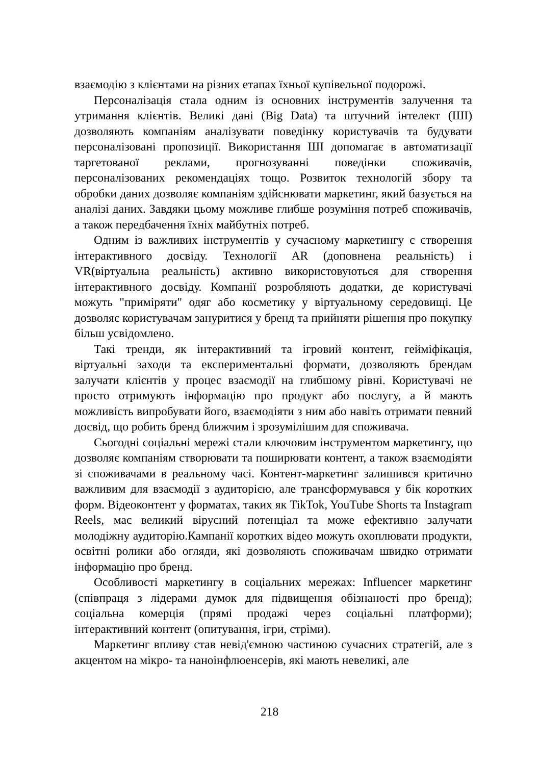взаємодію з клієнтами на різних етапах їхньої купівельної подорожі.
Персоналізація стала одним із основних інструментів залучення та утримання клієнтів. Великі дані (Big Data) та штучний інтелект (ШІ) дозволяють компаніям аналізувати поведінку користувачів та будувати персоналізовані пропозиції. Використання ШІ допомагає в автоматизації таргетованої реклами, прогнозуванні поведінки споживачів, персоналізованих рекомендаціях тощо. Розвиток технологій збору та обробки даних дозволяє компаніям здійснювати маркетинг, який базується на аналізі даних. Завдяки цьому можливе глибше розуміння потреб споживачів, а також передбачення їхніх майбутніх потреб.
Одним із важливих інструментів у сучасному маркетингу є створення інтерактивного досвіду. Технології AR (доповнена реальність) і VR(віртуальна реальність) активно використовуються для створення інтерактивного досвіду. Компанії розробляють додатки, де користувачі можуть "приміряти" одяг або косметику у віртуальному середовищі. Це дозволяє користувачам зануритися у бренд та прийняти рішення про покупку більш усвідомлено.
Такі тренди, як інтерактивний та ігровий контент, гейміфікація, віртуальні заходи та експериментальні формати, дозволяють брендам залучати клієнтів у процес взаємодії на глибшому рівні. Користувачі не просто отримують інформацію про продукт або послугу, а й мають можливість випробувати його, взаємодіяти з ним або навіть отримати певний досвід, що робить бренд ближчим і зрозумілішим для споживача.
Сьогодні соціальні мережі стали ключовим інструментом маркетингу, що дозволяє компаніям створювати та поширювати контент, а також взаємодіяти зі споживачами в реальному часі. Контент-маркетинг залишився критично важливим для взаємодії з аудиторією, але трансформувався у бік коротких форм. Відеоконтент у форматах, таких як TikTok, YouTube Shorts та Instagram Reels, має великий вірусний потенціал та може ефективно залучати молодіжну аудиторію.Кампанії коротких відео можуть охоплювати продукти, освітні ролики або огляди, які дозволяють споживачам швидко отримати інформацію про бренд.
Особливості маркетингу в соціальних мережах: Influencer маркетинг (співпраця з лідерами думок для підвищення обізнаності про бренд); соціальна комерція (прямі продажі через соціальні платформи); інтерактивний контент (опитування, ігри, стріми).
Маркетинг впливу став невід'ємною частиною сучасних стратегій, але з акцентом на мікро- та наноінфлюенсерів, які мають невеликі, але
218